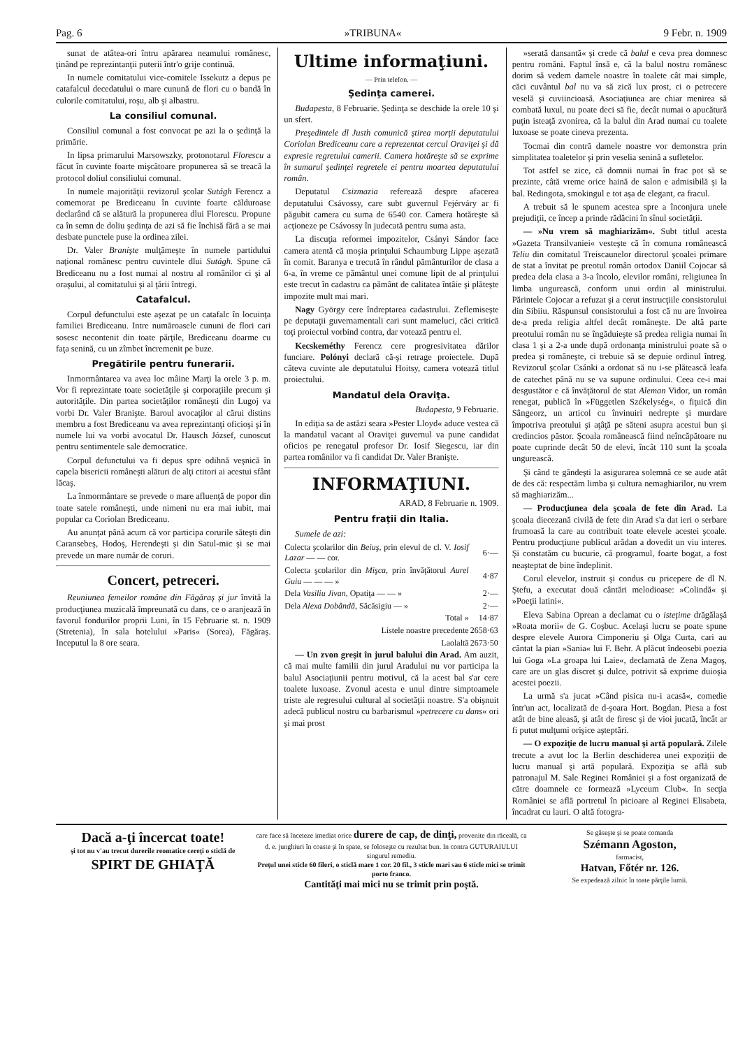Pag. 6 »TRIBUNA« 9 Febr. n. 1909
sunat de atâtea-ori întru apărarea neamului românesc, ţinând pe reprezintanţii puterii într'o grije continuă.
In numele comitatului vice-comitele Issekutz a depus pe catafalcul decedatului o mare cunună de flori cu o bandă în culorile comitatului, roşu, alb şi albastru.
La consiliul comunal.
Consiliul comunal a fost convocat pe azi la o şedinţă la primărie.
In lipsa primarului Marsowszky, protonotarul Florescu a făcut în cuvinte foarte mişcătoare propunerea să se treacă la protocol doliul consiliului comunal.
In numele majorităţii revizorul şcolar Sutágh Ferencz a comemorat pe Brediceanu în cuvinte foarte călduroase declarând că se alătură la propunerea dlui Florescu. Propune ca în semn de doliu şedinţa de azi să fie închisă fără a se mai desbate punctele puse la ordinea zilei.
Dr. Valer Branişte mulţămeşte în numele partidului naţional românesc pentru cuvintele dlui Sutágh. Spune că Brediceanu nu a fost numai al nostru al românilor ci şi al oraşului, al comitatului şi al ţării întregi.
Catafalcul.
Corpul defunctului este aşezat pe un catafalc în locuinţa familiei Brediceanu. Intre număroasele cununi de flori cari sosesc necontenit din toate părţile, Brediceanu doarme cu faţa senină, cu un zîmbet încremenit pe buze.
Pregătirile pentru funerarii.
Inmormântarea va avea loc mâine Marţi la orele 3 p. m. Vor fi reprezintate toate societăţile şi corporaţiile precum şi autorităţile. Din partea societăţilor româneşti din Lugoj va vorbi Dr. Valer Branişte. Baroul avocaţilor al cărui distins membru a fost Brediceanu va avea reprezintanţi oficioşi şi în numele lui va vorbi avocatul Dr. Hausch József, cunoscut pentru sentimentele sale democratice.
Corpul defunctului va fi depus spre odihnă veşnică în capela bisericii româneşti alături de alţi ctitori ai acestui sfânt lăcaş.
La înmormântare se prevede o mare afluenţă de popor din toate satele româneşti, unde nimeni nu era mai iubit, mai popular ca Coriolan Brediceanu.
Au anunţat până acum că vor participa corurile săteşti din Caransebeş, Hodoş, Herendeşti şi din Satul-mic şi se mai prevede un mare număr de coruri.
Concert, petreceri.
Reuniunea femeilor române din Făgăraş şi jur învită la producţiunea muzicală împreunată cu dans, ce o aranjează în favorul fondurilor proprii Luni, în 15 Februarie st. n. 1909 (Stretenia), în sala hotelului »Paris« (Sorea), Făgăraş. Inceputul la 8 ore seara.
Ultime informaţiuni.
— Prin telefon. —
Şedinţa camerei.
Budapesta, 8 Februarie. Şedinţa se deschide la orele 10 şi un sfert.
Preşedintele dl Justh comunică ştirea morţii deputatului Coriolan Brediceanu care a reprezentat cercul Oraviţei şi dă expresie regretului camerii. Camera hotăreşte să se exprime în sumarul şedinţei regretele ei pentru moartea deputatului român.
Deputatul Csizmazia referează despre afacerea deputatului Csávossy, care subt guvernul Fejérváry ar fi păgubit camera cu suma de 6540 cor. Camera hotăreşte să acţioneze pe Csávossy în judecată pentru suma asta.
La discuţia reformei impozitelor, Csányi Sándor face camera atentă că moşia prinţului Schaumburg Lippe aşezată în comit. Baranya e trecută în rândul pământurilor de clasa a 6-a, în vreme ce pământul unei comune lipit de al prinţului este trecut în cadastru ca pământ de calitatea întâie şi plăteşte impozite mult mai mari.
Nagy György cere îndreptarea cadastrului. Zeflemiseşte pe deputaţii guvernamentali cari sunt mameluci, căci critică toţi proiectul vorbind contra, dar votează pentru el.
Kecskeméthy Ferencz cere progresivitatea dărilor funciare. Polónyi declară că-şi retrage proiectele. După câteva cuvinte ale deputatului Hoitsy, camera votează titlul proiectului.
Mandatul dela Oraviţa.
Budapesta, 9 Februarie.
In ediţia sa de astăzi seara »Pester Lloyd« aduce vestea că la mandatul vacant al Oraviţei guvernul va pune candidat oficios pe renegatul profesor Dr. Iosif Siegescu, iar din partea românilor va fi candidat Dr. Valer Branişte.
INFORMAŢIUNI.
ARAD, 8 Februarie n. 1909.
Pentru fraţii din Italia.
Sumele de azi:
| Colecta şcolarilor din Beiuş, prin elevul de cl. V. Iosif Lazar — — cor. | 6·— |
| Colecta şcolarilor din Mişca, prin învăţătorul Aurel Guiu — — — » | 4·87 |
| Dela Vasiliu Jivan, Opatiţa — — » | 2·— |
| Dela Alexa Dobândă, Săcăsigiu — » | 2·— |
| Total » | 14·87 |
| Listele noastre precedente | 2658·63 |
| Laolaltă | 2673·50 |
— Un zvon greşit în jurul balului din Arad. Am auzit, că mai multe familii din jurul Aradului nu vor participa la balul Asociaţiunii pentru motivul, că la acest bal s'ar cere toalete luxoase. Zvonul acesta e unul dintre simptoamele triste ale regresului cultural al societăţii noastre. S'a obişnuit adecă publicul nostru cu barbarismul »petrecere cu dans« ori şi mai prost
»serată dansantă« şi crede că balul e ceva prea domnesc pentru români. Faptul însă e, că la balul nostru românesc dorim să vedem damele noastre în toalete cât mai simple, căci cuvântul bal nu va să zică lux prost, ci o petrecere veselă şi cuviincioasă. Asociaţiunea are chiar menirea să combată luxul, nu poate deci să fie, decât numai o apucătură puţin isteaţă zvonirea, că la balul din Arad numai cu toalete luxoase se poate cineva prezenta.
Tocmai din contră damele noastre vor demonstra prin simplitatea toaletelor şi prin veselia senină a sufletelor.
Tot astfel se zice, că domnii numai în frac pot să se prezinte, câtă vreme orice haină de salon e admisibilă şi la bal. Redingota, smokingul e tot aşa de elegant, ca fracul.
A trebuit să le spunem acestea spre a înconjura unele prejudiţii, ce încep a prinde rădăcini în sînul societăţii.
— »Nu vrem să maghiarizăm«. Subt titlul acesta »Gazeta Transilvaniei« vesteşte că în comuna românească Teliu din comitatul Treiscaunelor directorul şcoalei primare de stat a învitat pe preotul român ortodox Daniil Cojocar să predea dela clasa a 3-a încolo, elevilor români, religiunea în limba ungurească, conform unui ordin al ministrului. Părintele Cojocar a refuzat şi a cerut instrucţiile consistorului din Sibiiu. Răspunsul consistorului a fost că nu are învoirea de-a preda religia altfel decât româneşte. De altă parte preotului român nu se îngăduieşte să predea religia numai în clasa 1 şi a 2-a unde după ordonanţa ministrului poate să o predea şi româneşte, ci trebuie să se depuie ordinul întreg. Revizorul şcolar Csánki a ordonat să nu i-se plătească leafa de catechet până nu se va supune ordinului. Ceea ce-i mai desgustător e că învăţătorul de stat Aleman Vidor, un român renegat, publică în »Független Székelység«, o fiţuică din Sângeorz, un articol cu învinuiri nedrepte şi murdare împotriva preotului şi aţâţă pe săteni asupra acestui bun şi credincios păstor. Şcoala românească fiind neîncăpătoare nu poate cuprinde decât 50 de elevi, încât 110 sunt la şcoala ungurească.
Şi când te gândeşti la asigurarea solemnă ce se aude atât de des că: respectăm limba şi cultura nemaghiarilor, nu vrem să maghiarizăm...
— Producţiunea dela şcoala de fete din Arad. La şcoala diecezană civilă de fete din Arad s'a dat ieri o serbare frumoasă la care au contribuit toate elevele acestei şcoale. Pentru producţiune publicul arădan a dovedit un viu interes. Şi constatăm cu bucurie, că programul, foarte bogat, a fost neaşteptat de bine îndeplinit.
Corul elevelor, instruit şi condus cu pricepere de dl N. Ştefu, a executat două cântări melodioase: »Colindă« şi »Poeţii latini«.
Eleva Sabina Oprean a declamat cu o isteţime drăgălaşă »Roata morii« de G. Coşbuc. Acelaşi lucru se poate spune despre elevele Aurora Cimponeriu şi Olga Curta, cari au cântat la pian »Sania« lui F. Behr. A plăcut îndeosebi poezia lui Goga »La groapa lui Laie«, declamată de Zena Magoş, care are un glas discret şi dulce, potrivit să exprime duioşia acestei poezii.
La urmă s'a jucat »Când pisica nu-i acasă«, comedie într'un act, localizată de d-şoara Hort. Bogdan. Piesa a fost atât de bine aleasă, şi atât de firesc şi de vioi jucată, încât ar fi putut mulţumi orişice aşteptări.
— O expoziţie de lucru manual şi artă populară. Zilele trecute a avut loc la Berlin deschiderea unei expoziţii de lucru manual şi artă populară. Expoziţia se află sub patronajul M. Sale Reginei României şi a fost organizată de către doamnele ce formează »Lyceum Club«. In secţia României se află portretul în picioare al Reginei Elisabeta, încadrat cu lauri. O altă fotogra-
Dacă a-ţi încercat toate!
şi tot nu v'au trecut durerile reomatice cereţi o sticlă de
SPIRT DE GHIAŢĂ
care face să înceteze imediat orice durere de cap, de dinţi, provenite din răceală, ca d. e. junghiuri în coaste şi în spate, se foloseşte cu rezultat bun. In contra GUTURAIULUI singurul remediu.
Preţul unei sticle 60 fileri, o sticlă mare 1 cor. 20 fil., 3 sticle mari sau 6 sticle mici se trimit porto franco.
Cantităţi mai mici nu se trimit prin poştă.
Se găseşte şi se poate comanda
Szémann Agoston,
farmacist,
Hatvan, Főtér nr. 126.
Se expedează zilnic în toate părţile lumii.